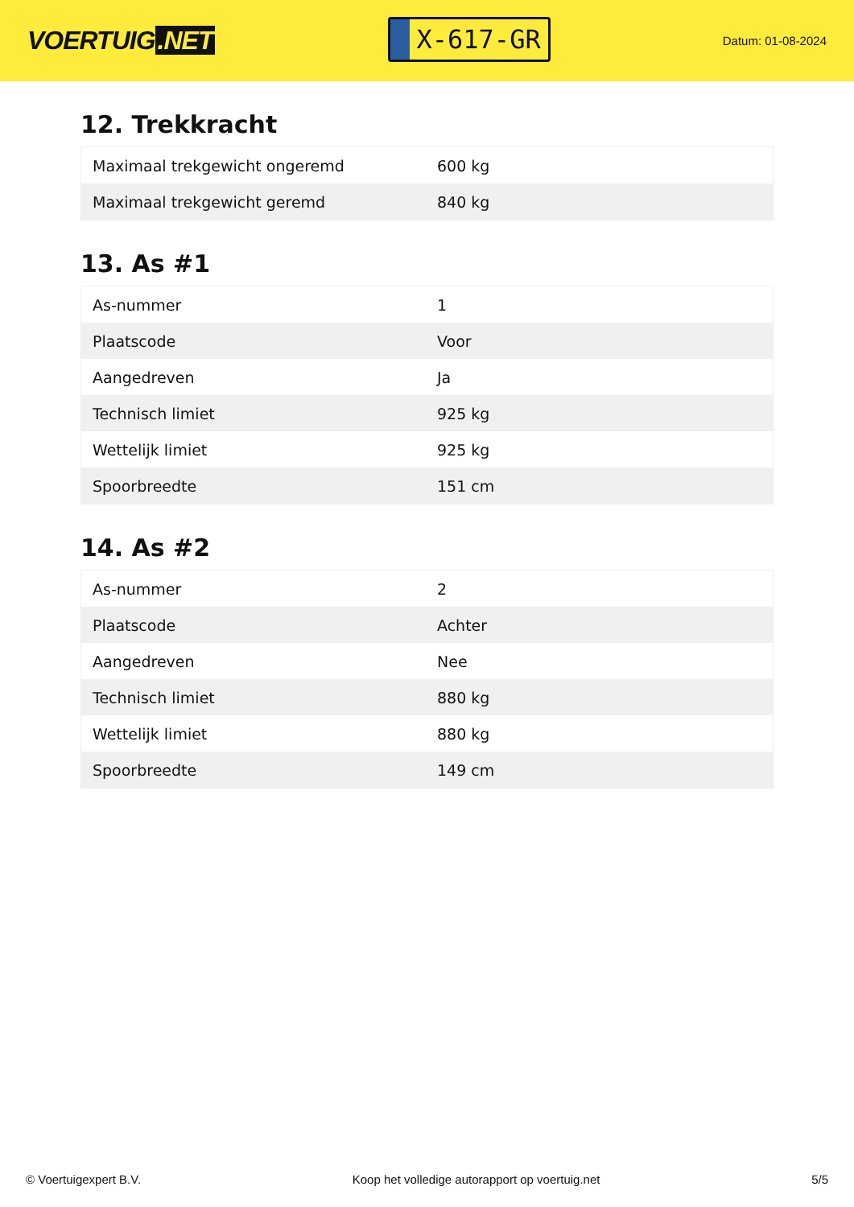VOERTUIG.NET
X-617-GR
Datum: 01-08-2024
12. Trekkracht
| Maximaal trekgewicht ongeremd | 600 kg |
| Maximaal trekgewicht geremd | 840 kg |
13. As #1
| As-nummer | 1 |
| Plaatscode | Voor |
| Aangedreven | Ja |
| Technisch limiet | 925 kg |
| Wettelijk limiet | 925 kg |
| Spoorbreedte | 151 cm |
14. As #2
| As-nummer | 2 |
| Plaatscode | Achter |
| Aangedreven | Nee |
| Technisch limiet | 880 kg |
| Wettelijk limiet | 880 kg |
| Spoorbreedte | 149 cm |
© Voertuigexpert B.V. Koop het volledige autorapport op voertuig.net 5/5